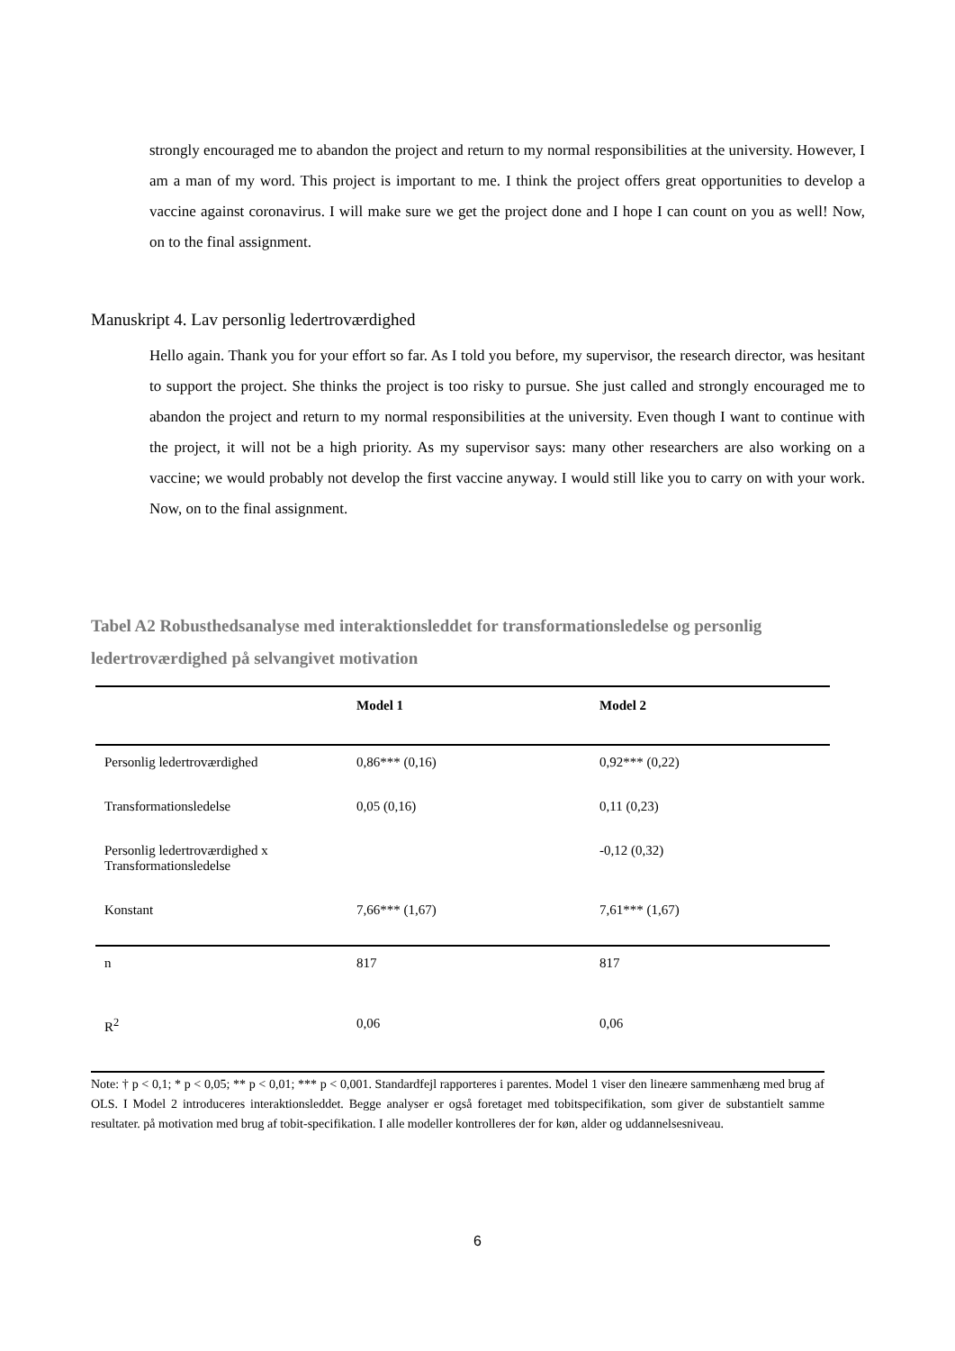strongly encouraged me to abandon the project and return to my normal responsibilities at the university. However, I am a man of my word. This project is important to me. I think the project offers great opportunities to develop a vaccine against coronavirus. I will make sure we get the project done and I hope I can count on you as well! Now, on to the final assignment.
Manuskript 4. Lav personlig ledertroværdighed
Hello again. Thank you for your effort so far. As I told you before, my supervisor, the research director, was hesitant to support the project. She thinks the project is too risky to pursue. She just called and strongly encouraged me to abandon the project and return to my normal responsibilities at the university. Even though I want to continue with the project, it will not be a high priority. As my supervisor says: many other researchers are also working on a vaccine; we would probably not develop the first vaccine anyway. I would still like you to carry on with your work. Now, on to the final assignment.
Tabel A2 Robusthedsanalyse med interaktionsleddet for transformationsledelse og personlig ledertroværdighed på selvangivet motivation
| | Model 1 | Model 2 |
| --- | --- | --- |
| Personlig ledertroværdighed | 0,86*** (0,16) | 0,92*** (0,22) |
| Transformationsledelse | 0,05 (0,16) | 0,11 (0,23) |
| Personlig ledertroværdighed x Transformationsledelse | | -0,12 (0,32) |
| Konstant | 7,66*** (1,67) | 7,61*** (1,67) |
| n | 817 | 817 |
| R<sup>2</sup> | 0,06 | 0,06 |
Note: † p < 0,1; * p < 0,05; ** p < 0,01; *** p < 0,001. Standardfejl rapporteres i parentes. Model 1 viser den lineære sammenhæng med brug af OLS. I Model 2 introduceres interaktionsleddet. Begge analyser er også foretaget med tobitspecifikation, som giver de substantielt samme resultater. på motivation med brug af tobit-specifikation. I alle modeller kontrolleres der for køn, alder og uddannelsesniveau.
6